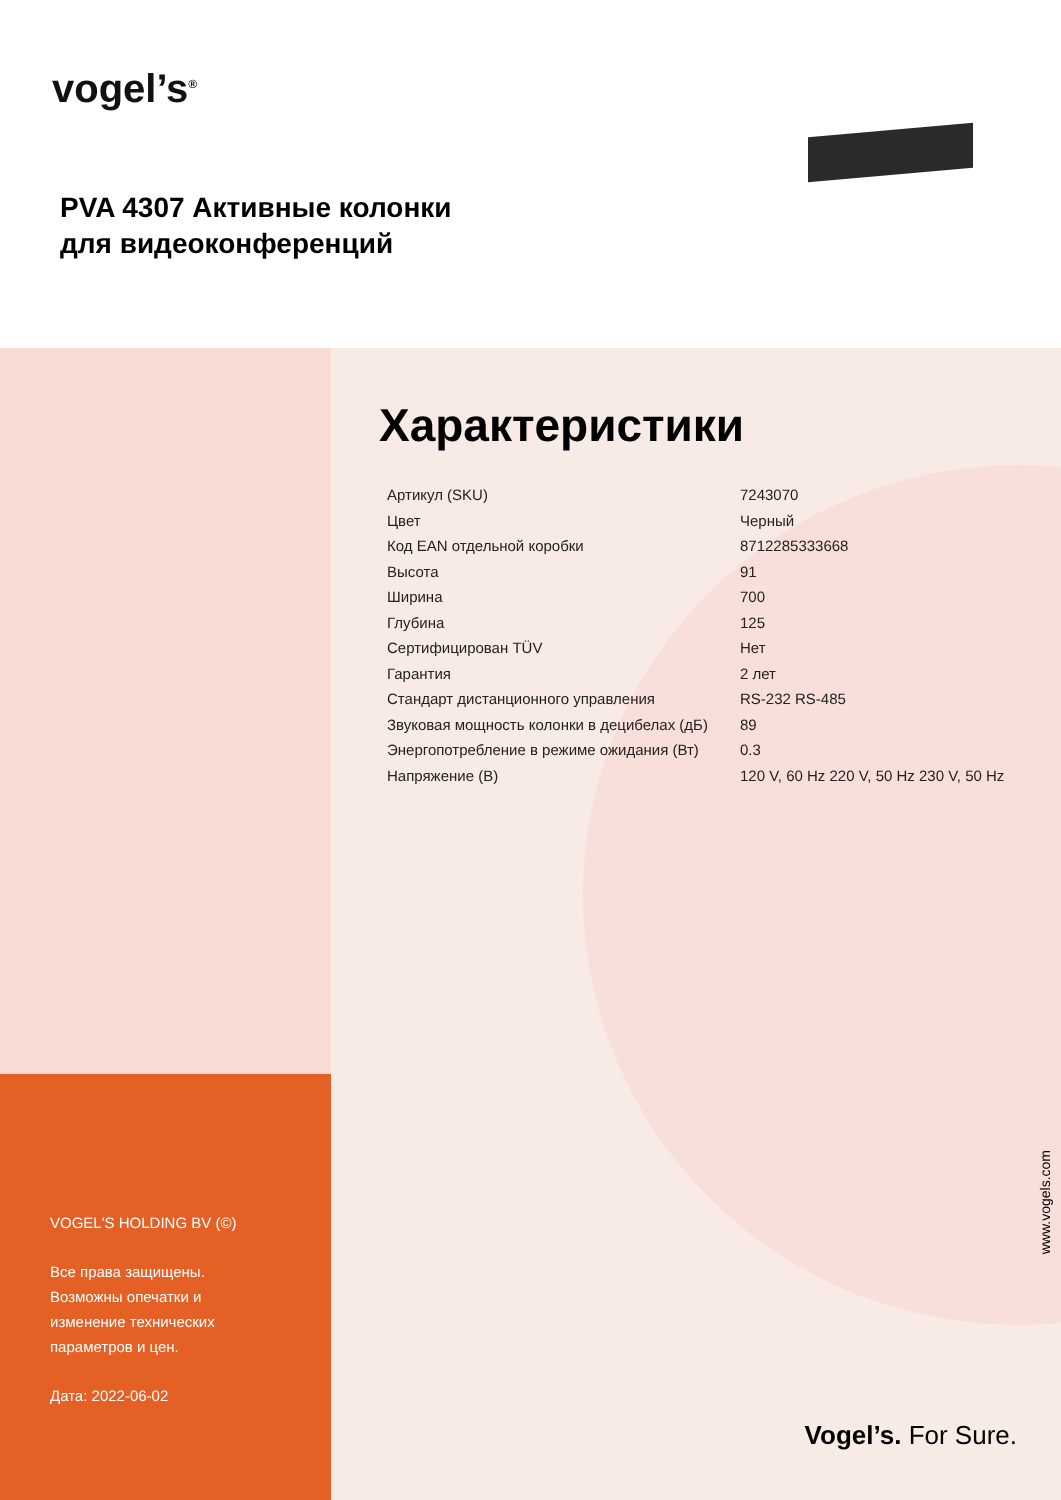vogel’s<sup>®</sup>
PVA 4307 Активные колонки
для видеоконференций
VOGEL'S HOLDING BV (©)
Все права защищены.
Возможны опечатки и
изменение технических
параметров и цен.
Дата: 2022-06-02
Характеристики
| Артикул (SKU) | 7243070 |
| Цвет | Черный |
| Код EAN отдельной коробки | 8712285333668 |
| Высота | 91 |
| Ширина | 700 |
| Глубина | 125 |
| Сертифицирован TÜV | Нет |
| Гарантия | 2 лет |
| Стандарт дистанционного управления | RS-232 RS-485 |
| Звуковая мощность колонки в децибелах (дБ) | 89 |
| Энергопотребление в режиме ожидания (Вт) | 0.3 |
| Напряжение (В) | 120 V, 60 Hz 220 V, 50 Hz 230 V, 50 Hz |
www.vogels.com
Vogel’s. For Sure.